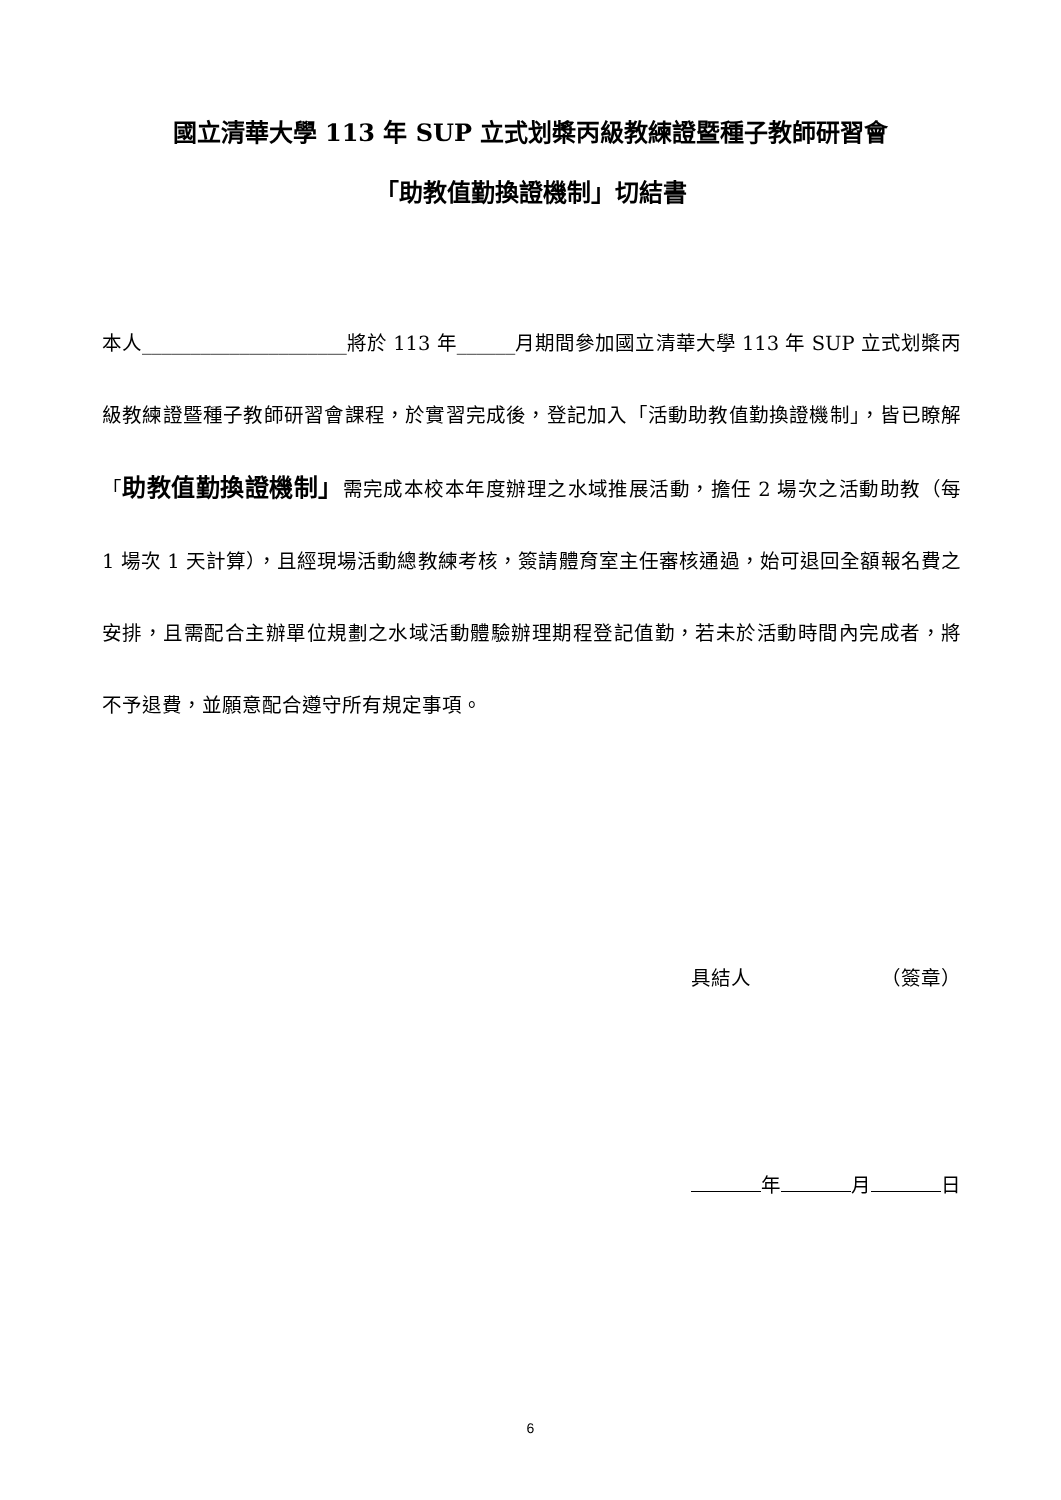國立清華大學 113 年 SUP 立式划槳丙級教練證暨種子教師研習會
「助教值勤換證機制」切結書
本人_____________________將於 113 年______月期間參加國立清華大學 113 年 SUP 立式划槳丙級教練證暨種子教師研習會課程，於實習完成後，登記加入「活動助教值勤換證機制」，皆已瞭解「助教值勤換證機制」需完成本校本年度辦理之水域推展活動，擔任 2 場次之活動助教（每 1 場次 1 天計算），且經現場活動總教練考核，簽請體育室主任審核通過，始可退回全額報名費之安排，且需配合主辦單位規劃之水域活動體驗辦理期程登記值勤，若未於活動時間內完成者，將不予退費，並願意配合遵守所有規定事項。
具結人　　　　　　　（簽章）
年 月 日
6